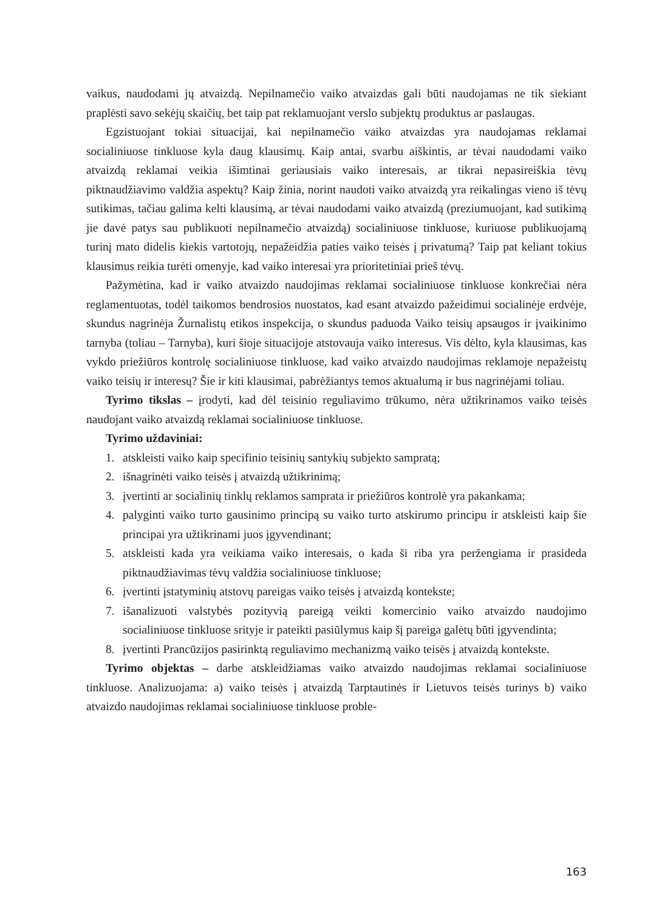vaikus, naudodami jų atvaizdą. Nepilnamečio vaiko atvaizdas gali būti naudojamas ne tik siekiant praplėsti savo sekėjų skaičių, bet taip pat reklamuojant verslo subjektų produktus ar paslaugas.
Egzistuojant tokiai situacijai, kai nepilnamečio vaiko atvaizdas yra naudojamas reklamai socialiniuose tinkluose kyla daug klausimų. Kaip antai, svarbu aiškintis, ar tėvai naudodami vaiko atvaizdą reklamai veikia išimtinai geriausiais vaiko interesais, ar tikrai nepasireiškia tėvų piktnaudžiavimo valdžia aspektų? Kaip žinia, norint naudoti vaiko atvaizdą yra reikalingas vieno iš tėvų sutikimas, tačiau galima kelti klausimą, ar tėvai naudodami vaiko atvaizdą (preziumuojant, kad sutikimą jie davė patys sau publikuoti nepilnamečio atvaizdą) socialiniuose tinkluose, kuriuose publikuojamą turinį mato didelis kiekis vartotojų, nepažeidžia paties vaiko teisės į privatumą? Taip pat keliant tokius klausimus reikia turėti omenyje, kad vaiko interesai yra prioritetiniai prieš tėvų.
Pažymėtina, kad ir vaiko atvaizdo naudojimas reklamai socialiniuose tinkluose konkrečiai nėra reglamentuotas, todėl taikomos bendrosios nuostatos, kad esant atvaizdo pažeidimui socialinėje erdvėje, skundus nagrinėja Žurnalistų etikos inspekcija, o skundus paduoda Vaiko teisių apsaugos ir įvaikinimo tarnyba (toliau – Tarnyba), kuri šioje situacijoje atstovauja vaiko interesus. Vis dėlto, kyla klausimas, kas vykdo priežiūros kontrolę socialiniuose tinkluose, kad vaiko atvaizdo naudojimas reklamoje nepažeistų vaiko teisių ir interesų? Šie ir kiti klausimai, pabrėžiantys temos aktualumą ir bus nagrinėjami toliau.
Tyrimo tikslas – įrodyti, kad dėl teisinio reguliavimo trūkumo, nėra užtikrinamos vaiko teisės naudojant vaiko atvaizdą reklamai socialiniuose tinkluose.
Tyrimo uždaviniai:
1. atskleisti vaiko kaip specifinio teisinių santykių subjekto sampratą;
2. išnagrinėti vaiko teisės į atvaizdą užtikrinimą;
3. įvertinti ar socialinių tinklų reklamos samprata ir priežiūros kontrolė yra pakankama;
4. palyginti vaiko turto gausinimo principą su vaiko turto atskirumo principu ir atskleisti kaip šie principai yra užtikrinami juos įgyvendinant;
5. atskleisti kada yra veikiama vaiko interesais, o kada ši riba yra peržengiama ir prasideda piktnaudžiavimas tėvų valdžia socialiniuose tinkluose;
6. įvertinti įstatyminių atstovų pareigas vaiko teisės į atvaizdą kontekste;
7. išanalizuoti valstybės pozityvią pareigą veikti komercinio vaiko atvaizdo naudojimo socialiniuose tinkluose srityje ir pateikti pasiūlymus kaip šį pareiga galėtų būti įgyvendinta;
8. įvertinti Prancūzijos pasirinktą reguliavimo mechanizmą vaiko teisės į atvaizdą kontekste.
Tyrimo objektas – darbe atskleidžiamas vaiko atvaizdo naudojimas reklamai socialiniuose tinkluose. Analizuojama: a) vaiko teisės į atvaizdą Tarptautinės ir Lietuvos teisės turinys b) vaiko atvaizdo naudojimas reklamai socialiniuose tinkluose proble-
163